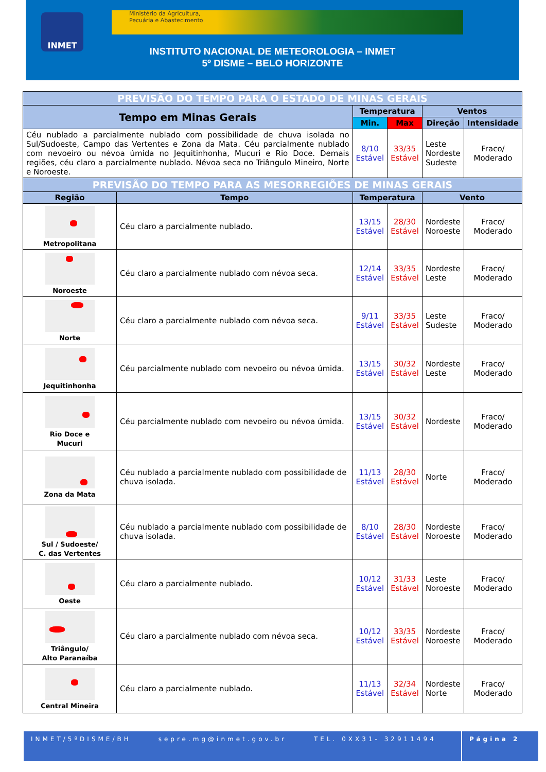INMET
Ministério da Agricultura,
Pecuária e Abastecimento
INSTITUTO NACIONAL DE METEOROLOGIA – INMET
5º DISME – BELO HORIZONTE
| PREVISÃO DO TEMPO PARA O ESTADO DE MINAS GERAIS | | | | | |
| Tempo em Minas Gerais | | Temperatura | | Ventos | |
| | | Min. | Max | Direção | Intensidade |
| Céu nublado a parcialmente nublado com possibilidade de chuva isolada no Sul/Sudoeste, Campo das Vertentes e Zona da Mata. Céu parcialmente nublado com nevoeiro ou névoa úmida no Jequitinhonha, Mucuri e Rio Doce. Demais regiões, céu claro a parcialmente nublado. Névoa seca no Triângulo Mineiro, Norte e Noroeste. | | 8/10 Estável | 33/35 Estável | Leste Nordeste Sudeste | Fraco/ Moderado |
| PREVISÃO DO TEMPO PARA AS MESORREGIÕES DE MINAS GERAIS | | | | | |
| Região | Tempo | Temperatura | | Vento | |
| Metropolitana | Céu claro a parcialmente nublado. | 13/15 Estável | 28/30 Estável | Nordeste Noroeste | Fraco/ Moderado |
| Noroeste | Céu claro a parcialmente nublado com névoa seca. | 12/14 Estável | 33/35 Estável | Nordeste Leste | Fraco/ Moderado |
| Norte | Céu claro a parcialmente nublado com névoa seca. | 9/11 Estável | 33/35 Estável | Leste Sudeste | Fraco/ Moderado |
| Jequitinhonha | Céu parcialmente nublado com nevoeiro ou névoa úmida. | 13/15 Estável | 30/32 Estável | Nordeste Leste | Fraco/ Moderado |
| Rio Doce e Mucuri | Céu parcialmente nublado com nevoeiro ou névoa úmida. | 13/15 Estável | 30/32 Estável | Nordeste | Fraco/ Moderado |
| Zona da Mata | Céu nublado a parcialmente nublado com possibilidade de chuva isolada. | 11/13 Estável | 28/30 Estável | Norte | Fraco/ Moderado |
| Sul / Sudoeste/ C. das Vertentes | Céu nublado a parcialmente nublado com possibilidade de chuva isolada. | 8/10 Estável | 28/30 Estável | Nordeste Noroeste | Fraco/ Moderado |
| Oeste | Céu claro a parcialmente nublado. | 10/12 Estável | 31/33 Estável | Leste Noroeste | Fraco/ Moderado |
| Triângulo/ Alto Paranaíba | Céu claro a parcialmente nublado com névoa seca. | 10/12 Estável | 33/35 Estável | Nordeste Noroeste | Fraco/ Moderado |
| Central Mineira | Céu claro a parcialmente nublado. | 11/13 Estável | 32/34 Estável | Nordeste Norte | Fraco/ Moderado |
INMET/5ºDISME/BH sepre.mg@inmet.gov.br TEL. 0XX31- 32911494
Página 2